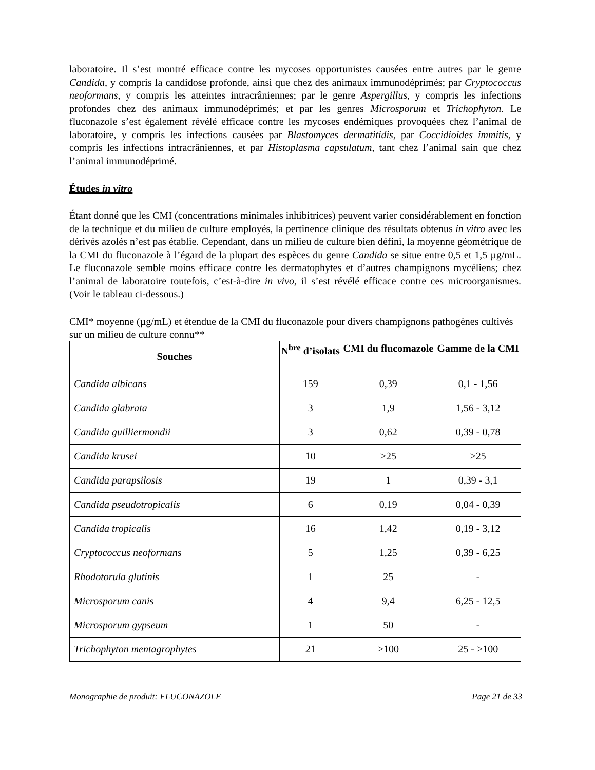laboratoire. Il s’est montré efficace contre les mycoses opportunistes causées entre autres par le genre Candida, y compris la candidose profonde, ainsi que chez des animaux immunodéprimés; par Cryptococcus neoformans, y compris les atteintes intracrâniennes; par le genre Aspergillus, y compris les infections profondes chez des animaux immunodéprimés; et par les genres Microsporum et Trichophyton. Le fluconazole s’est également révélé efficace contre les mycoses endémiques provoquées chez l’animal de laboratoire, y compris les infections causées par Blastomyces dermatitidis, par Coccidioides immitis, y compris les infections intracrâniennes, et par Histoplasma capsulatum, tant chez l’animal sain que chez l’animal immunodéprimé.
Études in vitro
Étant donné que les CMI (concentrations minimales inhibitrices) peuvent varier considérablement en fonction de la technique et du milieu de culture employés, la pertinence clinique des résultats obtenus in vitro avec les dérivés azolés n’est pas établie. Cependant, dans un milieu de culture bien défini, la moyenne géométrique de la CMI du fluconazole à l’égard de la plupart des espèces du genre Candida se situe entre 0,5 et 1,5 µg/mL. Le fluconazole semble moins efficace contre les dermatophytes et d’autres champignons mycéliens; chez l’animal de laboratoire toutefois, c’est-à-dire in vivo, il s’est révélé efficace contre ces microorganismes. (Voir le tableau ci-dessous.)
CMI* moyenne (µg/mL) et étendue de la CMI du fluconazole pour divers champignons pathogènes cultivés sur un milieu de culture connu**
| Souches | N<sup>bre</sup> d’isolats | CMI du flucomazole | Gamme de la CMI |
| --- | --- | --- | --- |
| Candida albicans | 159 | 0,39 | 0,1 - 1,56 |
| Candida glabrata | 3 | 1,9 | 1,56 - 3,12 |
| Candida guilliermondii | 3 | 0,62 | 0,39 - 0,78 |
| Candida krusei | 10 | >25 | >25 |
| Candida parapsilosis | 19 | 1 | 0,39 - 3,1 |
| Candida pseudotropicalis | 6 | 0,19 | 0,04 - 0,39 |
| Candida tropicalis | 16 | 1,42 | 0,19 - 3,12 |
| Cryptococcus neoformans | 5 | 1,25 | 0,39 - 6,25 |
| Rhodotorula glutinis | 1 | 25 | - |
| Microsporum canis | 4 | 9,4 | 6,25 - 12,5 |
| Microsporum gypseum | 1 | 50 | - |
| Trichophyton mentagrophytes | 21 | >100 | 25 - >100 |
Monographie de produit: FLUCONAZOLE Page 21 de 33